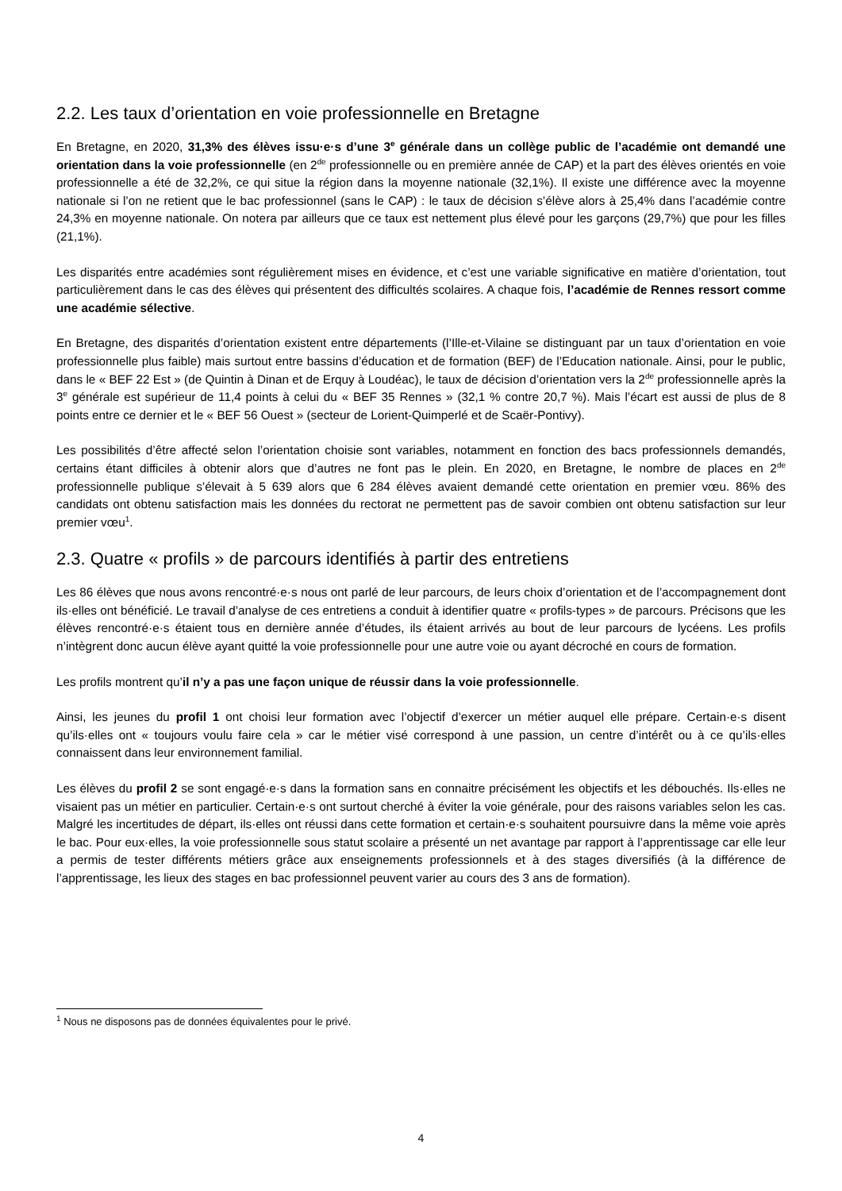2.2. Les taux d’orientation en voie professionnelle en Bretagne
En Bretagne, en 2020, 31,3% des élèves issu·e·s d’une 3<sup>e</sup> générale dans un collège public de l’académie ont demandé une orientation dans la voie professionnelle (en 2<sup>de</sup> professionnelle ou en première année de CAP) et la part des élèves orientés en voie professionnelle a été de 32,2%, ce qui situe la région dans la moyenne nationale (32,1%). Il existe une différence avec la moyenne nationale si l’on ne retient que le bac professionnel (sans le CAP) : le taux de décision s’élève alors à 25,4% dans l’académie contre 24,3% en moyenne nationale. On notera par ailleurs que ce taux est nettement plus élevé pour les garçons (29,7%) que pour les filles (21,1%).
Les disparités entre académies sont régulièrement mises en évidence, et c’est une variable significative en matière d’orientation, tout particulièrement dans le cas des élèves qui présentent des difficultés scolaires. A chaque fois, l’académie de Rennes ressort comme une académie sélective.
En Bretagne, des disparités d’orientation existent entre départements (l’Ille-et-Vilaine se distinguant par un taux d’orientation en voie professionnelle plus faible) mais surtout entre bassins d’éducation et de formation (BEF) de l’Education nationale. Ainsi, pour le public, dans le « BEF 22 Est » (de Quintin à Dinan et de Erquy à Loudéac), le taux de décision d’orientation vers la 2<sup>de</sup> professionnelle après la 3<sup>e</sup> générale est supérieur de 11,4 points à celui du « BEF 35 Rennes » (32,1 % contre 20,7 %). Mais l’écart est aussi de plus de 8 points entre ce dernier et le « BEF 56 Ouest » (secteur de Lorient-Quimperlé et de Scaër-Pontivy).
Les possibilités d’être affecté selon l’orientation choisie sont variables, notamment en fonction des bacs professionnels demandés, certains étant difficiles à obtenir alors que d’autres ne font pas le plein. En 2020, en Bretagne, le nombre de places en 2<sup>de</sup> professionnelle publique s’élevait à 5 639 alors que 6 284 élèves avaient demandé cette orientation en premier vœu. 86% des candidats ont obtenu satisfaction mais les données du rectorat ne permettent pas de savoir combien ont obtenu satisfaction sur leur premier vœu<sup>1</sup>.
2.3. Quatre « profils » de parcours identifiés à partir des entretiens
Les 86 élèves que nous avons rencontré·e·s nous ont parlé de leur parcours, de leurs choix d’orientation et de l’accompagnement dont ils·elles ont bénéficié. Le travail d’analyse de ces entretiens a conduit à identifier quatre « profils-types » de parcours. Précisons que les élèves rencontré·e·s étaient tous en dernière année d’études, ils étaient arrivés au bout de leur parcours de lycéens. Les profils n’intègrent donc aucun élève ayant quitté la voie professionnelle pour une autre voie ou ayant décroché en cours de formation.
Les profils montrent qu’il n’y a pas une façon unique de réussir dans la voie professionnelle.
Ainsi, les jeunes du profil 1 ont choisi leur formation avec l’objectif d’exercer un métier auquel elle prépare. Certain·e·s disent qu’ils·elles ont « toujours voulu faire cela » car le métier visé correspond à une passion, un centre d’intérêt ou à ce qu’ils·elles connaissent dans leur environnement familial.
Les élèves du profil 2 se sont engagé·e·s dans la formation sans en connaitre précisément les objectifs et les débouchés. Ils·elles ne visaient pas un métier en particulier. Certain·e·s ont surtout cherché à éviter la voie générale, pour des raisons variables selon les cas. Malgré les incertitudes de départ, ils·elles ont réussi dans cette formation et certain·e·s souhaitent poursuivre dans la même voie après le bac. Pour eux·elles, la voie professionnelle sous statut scolaire a présenté un net avantage par rapport à l’apprentissage car elle leur a permis de tester différents métiers grâce aux enseignements professionnels et à des stages diversifiés (à la différence de l’apprentissage, les lieux des stages en bac professionnel peuvent varier au cours des 3 ans de formation).
<sup>1</sup> Nous ne disposons pas de données équivalentes pour le privé.
4